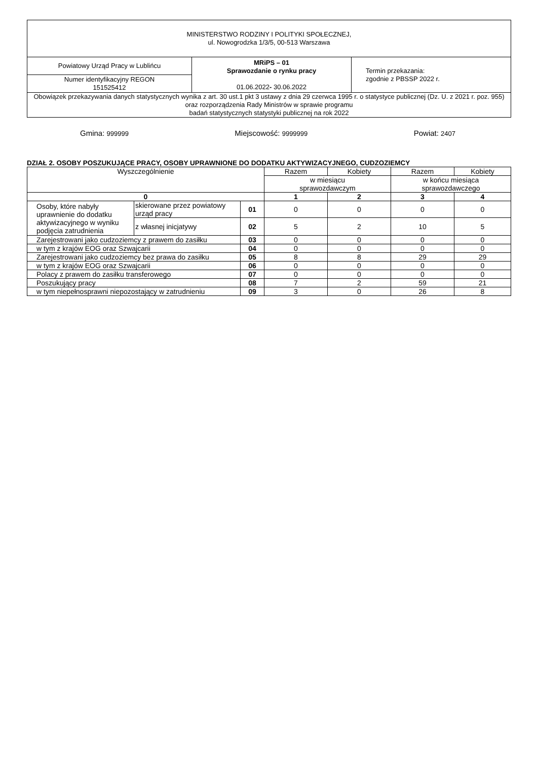| MINISTERSTWO RODZINY I POLITYKI SPOŁECZNEJ, ul. Nowogrodzka 1/3/5, 00-513 Warszawa | | |
| Powiatowy Urząd Pracy w Lublińcu | MRiPS – 01 Sprawozdanie o rynku pracy 01.06.2022 - 30.06.2022 | Termin przekazania: zgodnie z PBSSP 2022 r. |
| Numer identyfikacyjny REGON 151525412 | | |
| Obowiązek przekazywania danych statystycznych wynika z art. 30 ust.1 pkt 3 ustawy z dnia 29 czerwca 1995 r. o statystyce publicznej (Dz. U. z 2021 r. poz. 955) oraz rozporządzenia Rady Ministrów w sprawie programu badań statystycznych statystyki publicznej na rok 2022 | | |
Gmina: 999999 Miejscowość: 9999999 Powiat: 2407
DZIAŁ 2. OSOBY POSZUKUJĄCE PRACY, OSOBY UPRAWNIONE DO DODATKU AKTYWIZACYJNEGO, CUDZOZIEMCY
| Wyszczególnienie | | | Razem | Kobiety | Razem | Kobiety |
| --- | --- | --- | --- | --- | --- | --- |
| | | | w miesiącu sprawozdawczym | | w końcu miesiąca sprawozdawczego | |
| 0 | | | 1 | 2 | 3 | 4 |
| Osoby, które nabyły uprawnienie do dodatku aktywizacyjnego w wyniku podjęcia zatrudnienia | skierowane przez powiatowy urząd pracy | 01 | 0 | 0 | 0 | 0 |
| | z własnej inicjatywy | 02 | 5 | 2 | 10 | 5 |
| Zarejestrowani jako cudzoziemcy z prawem do zasiłku | | 03 | 0 | 0 | 0 | 0 |
| w tym z krajów EOG oraz Szwajcarii | | 04 | 0 | 0 | 0 | 0 |
| Zarejestrowani jako cudzoziemcy bez prawa do zasiłku | | 05 | 8 | 8 | 29 | 29 |
| w tym z krajów EOG oraz Szwajcarii | | 06 | 0 | 0 | 0 | 0 |
| Polacy z prawem do zasiłku transferowego | | 07 | 0 | 0 | 0 | 0 |
| Poszukujący pracy | | 08 | 7 | 2 | 59 | 21 |
| w tym niepełnosprawni niepozostający w zatrudnieniu | | 09 | 3 | 0 | 26 | 8 |